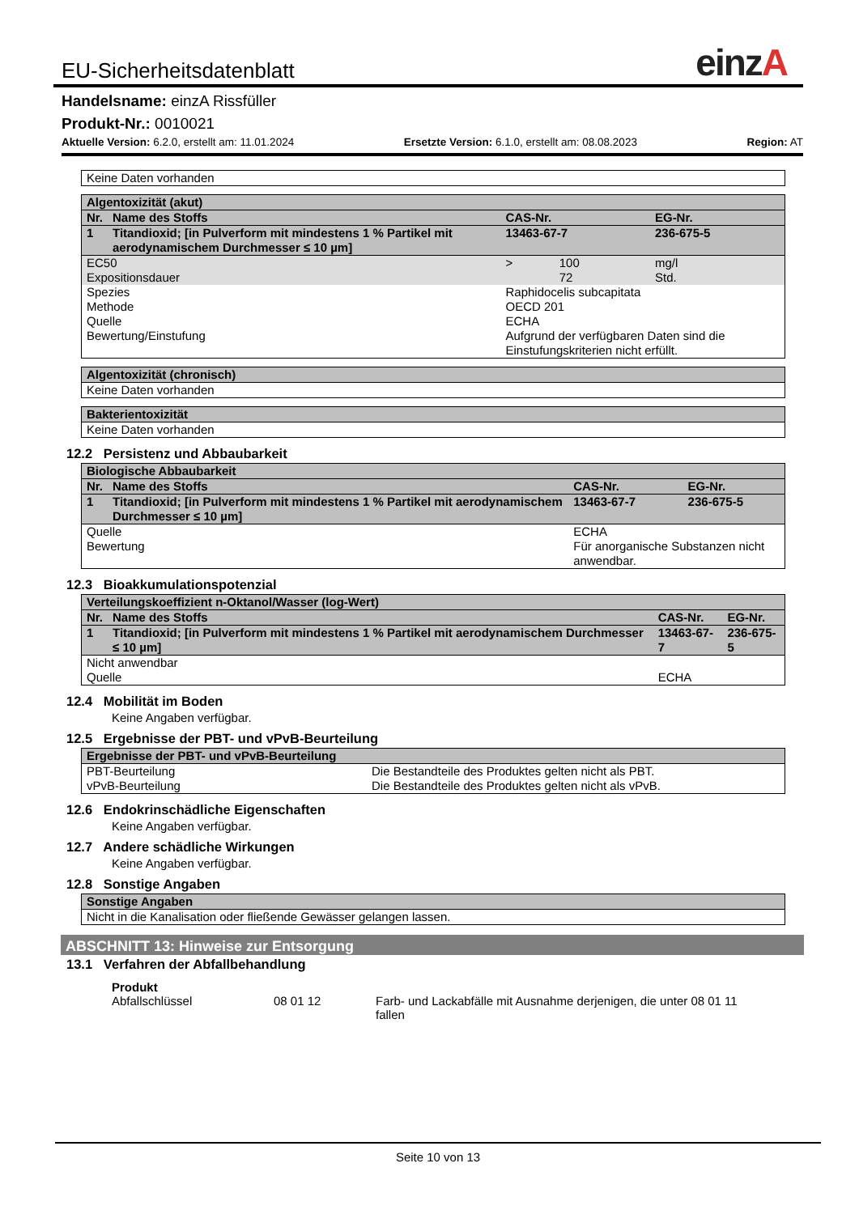EU-Sicherheitsdatenblatt
einzA
Handelsname: einzA Rissfüller
Produkt-Nr.: 0010021
Aktuelle Version: 6.2.0, erstellt am: 11.01.2024 Ersetzte Version: 6.1.0, erstellt am: 08.08.2023 Region: AT
| Keine Daten vorhanden |
| Algentoxizität (akut) | | | | |
| --- | --- | --- | --- | --- |
| Nr. | Name des Stoffs | CAS-Nr. | | EG-Nr. |
| 1 | Titandioxid; [in Pulverform mit mindestens 1 % Partikel mit aerodynamischem Durchmesser ≤ 10 µm] | 13463-67-7 | | 236-675-5 |
| EC50 Expositionsdauer | | > | 100 72 | mg/l Std. |
| Spezies Methode Quelle Bewertung/Einstufung | | Raphidocelis subcapitata OECD 201 ECHA Aufgrund der verfügbaren Daten sind die Einstufungskriterien nicht erfüllt. | | |
| Algentoxizität (chronisch) |
| --- |
| Keine Daten vorhanden |
| Bakterientoxizität |
| --- |
| Keine Daten vorhanden |
12.2 Persistenz und Abbaubarkeit
| Biologische Abbaubarkeit | | | |
| --- | --- | --- | --- |
| Nr. | Name des Stoffs | CAS-Nr. | EG-Nr. |
| 1 | Titandioxid; [in Pulverform mit mindestens 1 % Partikel mit aerodynamischem Durchmesser ≤ 10 µm] | 13463-67-7 | 236-675-5 |
| Quelle Bewertung | | ECHA Für anorganische Substanzen nicht anwendbar. | |
12.3 Bioakkumulationspotenzial
| Verteilungskoeffizient n-Oktanol/Wasser (log-Wert) | | | |
| --- | --- | --- | --- |
| Nr. | Name des Stoffs | CAS-Nr. | EG-Nr. |
| 1 | Titandioxid; [in Pulverform mit mindestens 1 % Partikel mit aerodynamischem Durchmesser ≤ 10 µm] | 13463-67-7 | 236-675-5 |
| Nicht anwendbar | | | |
| Quelle | | ECHA | |
12.4 Mobilität im Boden
Keine Angaben verfügbar.
12.5 Ergebnisse der PBT- und vPvB-Beurteilung
| Ergebnisse der PBT- und vPvB-Beurteilung | |
| --- | --- |
| PBT-Beurteilung vPvB-Beurteilung | Die Bestandteile des Produktes gelten nicht als PBT. Die Bestandteile des Produktes gelten nicht als vPvB. |
12.6 Endokrinschädliche Eigenschaften
Keine Angaben verfügbar.
12.7 Andere schädliche Wirkungen
Keine Angaben verfügbar.
12.8 Sonstige Angaben
| Sonstige Angaben |
| --- |
| Nicht in die Kanalisation oder fließende Gewässer gelangen lassen. |
ABSCHNITT 13: Hinweise zur Entsorgung
13.1 Verfahren der Abfallbehandlung
Produkt
Abfallschlüssel 08 01 12 Farb- und Lackabfälle mit Ausnahme derjenigen, die unter 08 01 11 fallen
Seite 10 von 13